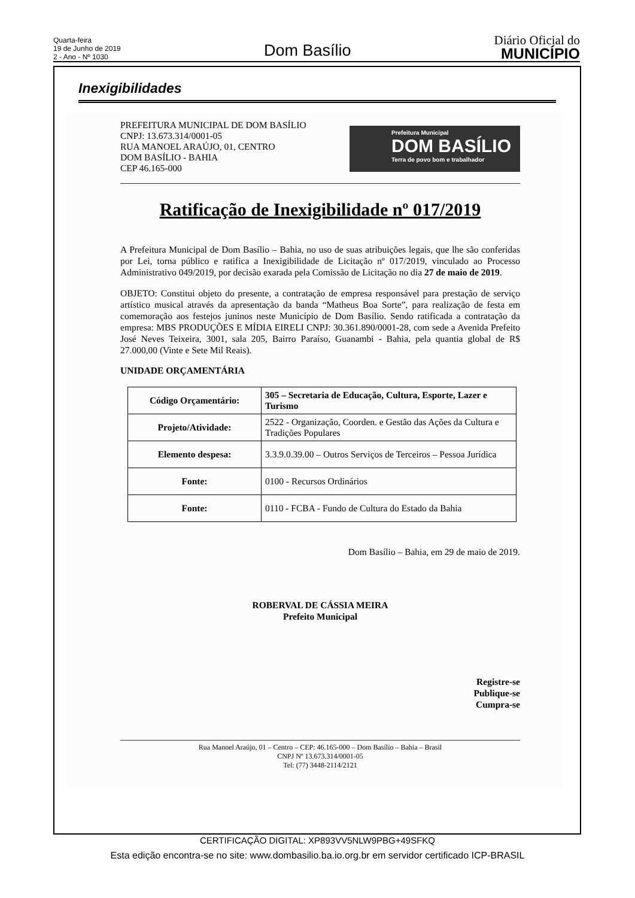Quarta-feira
19 de Junho de 2019
2 - Ano - Nº 1030
Dom Basílio
Diário Oficial do
MUNICÍPIO
Inexigibilidades
PREFEITURA MUNICIPAL DE DOM BASÍLIO
CNPJ: 13.673.314/0001-05
RUA MANOEL ARAÚJO, 01, CENTRO
DOM BASÍLIO - BAHIA
CEP 46.165-000
Prefeitura Municipal
DOM BASÍLIO
Terra de povo bom e trabalhador
Ratificação de Inexigibilidade nº 017/2019
A Prefeitura Municipal de Dom Basílio – Bahia, no uso de suas atribuições legais, que lhe são conferidas por Lei, torna público e ratifica a Inexigibilidade de Licitação nº 017/2019, vinculado ao Processo Administrativo 049/2019, por decisão exarada pela Comissão de Licitação no dia 27 de maio de 2019.
OBJETO: Constitui objeto do presente, a contratação de empresa responsável para prestação de serviço artístico musical através da apresentação da banda “Matheus Boa Sorte”, para realização de festa em comemoração aos festejos juninos neste Município de Dom Basílio. Sendo ratificada a contratação da empresa: MBS PRODUÇÕES E MÍDIA EIRELI CNPJ: 30.361.890/0001-28, com sede a Avenida Prefeito José Neves Teixeira, 3001, sala 205, Bairro Paraíso, Guanambi - Bahia, pela quantia global de R$ 27.000,00 (Vinte e Sete Mil Reais).
UNIDADE ORÇAMENTÁRIA
| Código Orçamentário: | 305 – Secretaria de Educação, Cultura, Esporte, Lazer e Turismo |
| Projeto/Atividade: | 2522 - Organização, Coorden. e Gestão das Ações da Cultura e Tradições Populares |
| Elemento despesa: | 3.3.9.0.39.00 – Outros Serviços de Terceiros – Pessoa Jurídica |
| Fonte: | 0100 - Recursos Ordinários |
| Fonte: | 0110 - FCBA - Fundo de Cultura do Estado da Bahia |
Dom Basílio – Bahia, em 29 de maio de 2019.
ROBERVAL DE CÁSSIA MEIRA
Prefeito Municipal
Registre-se
Publique-se
Cumpra-se
Rua Manoel Araújo, 01 – Centro – CEP: 46.165-000 – Dom Basílio – Bahia – Brasil
CNPJ Nº 13.673.314/0001-05
Tel: (77) 3448-2114/2121
CERTIFICAÇÃO DIGITAL: XP893VV5NLW9PBG+49SFKQ
Esta edição encontra-se no site: www.dombasilio.ba.io.org.br em servidor certificado ICP-BRASIL